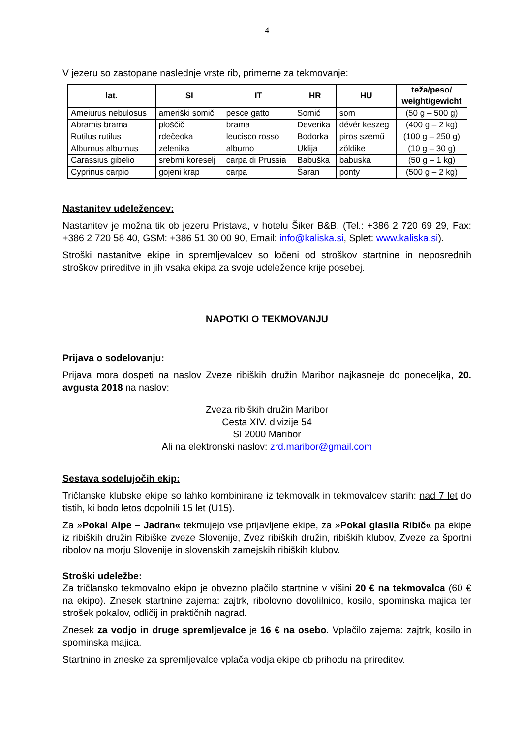4
V jezeru so zastopane naslednje vrste rib, primerne za tekmovanje:
| lat. | SI | IT | HR | HU | teža/peso/ weight/gewicht |
| --- | --- | --- | --- | --- | --- |
| Ameiurus nebulosus | ameriški somič | pesce gatto | Somić | som | (50 g – 500 g) |
| Abramis brama | ploščič | brama | Deverika | dévér keszeg | (400 g – 2 kg) |
| Rutilus rutilus | rdečeoka | leucisco rosso | Bodorka | piros szemű | (100 g – 250 g) |
| Alburnus alburnus | zelenika | alburno | Uklija | zöldike | (10 g – 30 g) |
| Carassius gibelio | srebrni koreselj | carpa di Prussia | Babuška | babuska | (50 g – 1 kg) |
| Cyprinus carpio | gojeni krap | carpa | Šaran | ponty | (500 g – 2 kg) |
Nastanitev udeležencev:
Nastanitev je možna tik ob jezeru Pristava, v hotelu Šiker B&B, (Tel.: +386 2 720 69 29, Fax: +386 2 720 58 40, GSM: +386 51 30 00 90, Email: info@kaliska.si, Splet: www.kaliska.si).
Stroški nastanitve ekipe in spremljevalcev so ločeni od stroškov startnine in neposrednih stroškov prireditve in jih vsaka ekipa za svoje udeležence krije posebej.
NAPOTKI O TEKMOVANJU
Prijava o sodelovanju:
Prijava mora dospeti na naslov Zveze ribiških družin Maribor najkasneje do ponedeljka, 20. avgusta 2018 na naslov:
Zveza ribiških družin Maribor
Cesta XIV. divizije 54
SI 2000 Maribor
Ali na elektronski naslov: zrd.maribor@gmail.com
Sestava sodelujočih ekip:
Tričlanske klubske ekipe so lahko kombinirane iz tekmovalk in tekmovalcev starih: nad 7 let do tistih, ki bodo letos dopolnili 15 let (U15).
Za »Pokal Alpe – Jadran« tekmujejo vse prijavljene ekipe, za »Pokal glasila Ribič« pa ekipe iz ribiških družin Ribiške zveze Slovenije, Zvez ribiških družin, ribiških klubov, Zveze za športni ribolov na morju Slovenije in slovenskih zamejskih ribiških klubov.
Stroški udeležbe:
Za tričlansko tekmovalno ekipo je obvezno plačilo startnine v višini 20 € na tekmovalca (60 € na ekipo). Znesek startnine zajema: zajtrk, ribolovno dovolilnico, kosilo, spominska majica ter strošek pokalov, odličij in praktičnih nagrad.
Znesek za vodjo in druge spremljevalce je 16 € na osebo. Vplačilo zajema: zajtrk, kosilo in spominska majica.
Startnino in zneske za spremljevalce vplača vodja ekipe ob prihodu na prireditev.